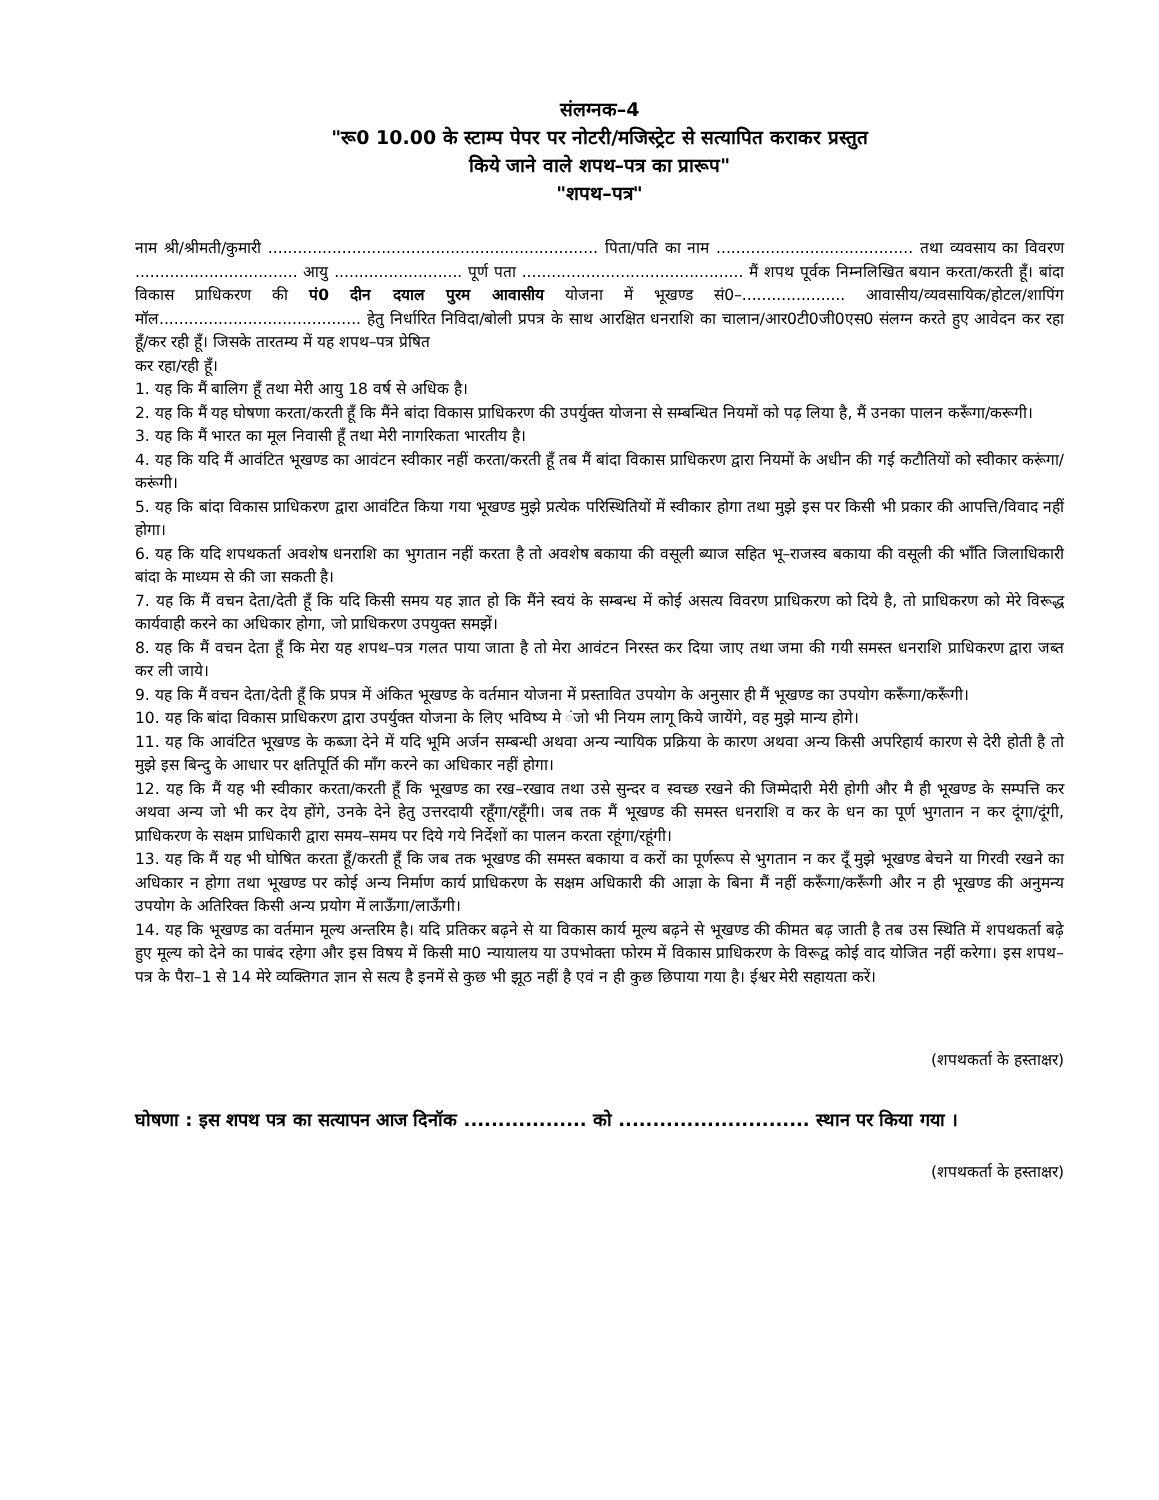संलग्नक–4
"रू0 10.00 के स्टाम्प पेपर पर नोटरी/मजिस्ट्रेट से सत्यापित कराकर प्रस्तुत
किये जाने वाले शपथ–पत्र का प्रारूप"
"शपथ–पत्र"
नाम श्री/श्रीमती/कुमारी ................................................................... पिता/पति का नाम ........................................ तथा व्यवसाय का विवरण ................................. आयु .......................... पूर्ण पता ............................................. मैं शपथ पूर्वक निम्नलिखित बयान करता/करती हूँ। बांदा विकास प्राधिकरण की पं0 दीन दयाल पुरम आवासीय योजना में भूखण्ड सं0–..................... आवासीय/व्यवसायिक/होटल/शापिंग मॉल......................................... हेतु निर्धारित निविदा/बोली प्रपत्र के साथ आरक्षित धनराशि का चालान/आर0टी0जी0एस0 संलग्न करते हुए आवेदन कर रहा हूँ/कर रही हूँ। जिसके तारतम्य में यह शपथ–पत्र प्रेषित
कर रहा/रही हूँ।
1. यह कि मैं बालिग हूँ तथा मेरी आयु 18 वर्ष से अधिक है।
2. यह कि मैं यह घोषणा करता/करती हूँ कि मैंने बांदा विकास प्राधिकरण की उपर्युक्त योजना से सम्बन्धित नियमों को पढ़ लिया है, मैं उनका पालन करूँगा/करूगी।
3. यह कि मैं भारत का मूल निवासी हूँ तथा मेरी नागरिकता भारतीय है।
4. यह कि यदि मैं आवंटित भूखण्ड का आवंटन स्वीकार नहीं करता/करती हूँ तब मैं बांदा विकास प्राधिकरण द्वारा नियमों के अधीन की गई कटौतियों को स्वीकार करूंगा/करूंगी।
5. यह कि बांदा विकास प्राधिकरण द्वारा आवंटित किया गया भूखण्ड मुझे प्रत्येक परिस्थितियों में स्वीकार होगा तथा मुझे इस पर किसी भी प्रकार की आपत्ति/विवाद नहीं होगा।
6. यह कि यदि शपथकर्ता अवशेष धनराशि का भुगतान नहीं करता है तो अवशेष बकाया की वसूली ब्याज सहित भू–राजस्व बकाया की वसूली की भाँति जिलाधिकारी बांदा के माध्यम से की जा सकती है।
7. यह कि मैं वचन देता/देती हूँ कि यदि किसी समय यह ज्ञात हो कि मैंने स्वयं के सम्बन्ध में कोई असत्य विवरण प्राधिकरण को दिये है, तो प्राधिकरण को मेरे विरूद्ध कार्यवाही करने का अधिकार होगा, जो प्राधिकरण उपयुक्त समझें।
8. यह कि मैं वचन देता हूँ कि मेरा यह शपथ–पत्र गलत पाया जाता है तो मेरा आवंटन निरस्त कर दिया जाए तथा जमा की गयी समस्त धनराशि प्राधिकरण द्वारा जब्त कर ली जाये।
9. यह कि मैं वचन देता/देती हूँ कि प्रपत्र में अंकित भूखण्ड के वर्तमान योजना में प्रस्तावित उपयोग के अनुसार ही मैं भूखण्ड का उपयोग करूँगा/करूँगी।
10. यह कि बांदा विकास प्राधिकरण द्वारा उपर्युक्त योजना के लिए भविष्य मे ंजो भी नियम लागू किये जायेंगे, वह मुझे मान्य होगे।
11. यह कि आवंटित भूखण्ड के कब्जा देने में यदि भूमि अर्जन सम्बन्धी अथवा अन्य न्यायिक प्रक्रिया के कारण अथवा अन्य किसी अपरिहार्य कारण से देरी होती है तो मुझे इस बिन्दु के आधार पर क्षतिपूर्ति की माँग करने का अधिकार नहीं होगा।
12. यह कि मैं यह भी स्वीकार करता/करती हूँ कि भूखण्ड का रख–रखाव तथा उसे सुन्दर व स्वच्छ रखने की जिम्मेदारी मेरी होगी और मै ही भूखण्ड के सम्पत्ति कर अथवा अन्य जो भी कर देय होंगे, उनके देने हेतु उत्तरदायी रहूँगा/रहूँगी। जब तक मैं भूखण्ड की समस्त धनराशि व कर के धन का पूर्ण भुगतान न कर दूंगा/दूंगी, प्राधिकरण के सक्षम प्राधिकारी द्वारा समय–समय पर दिये गये निर्देशों का पालन करता रहूंगा/रहूंगी।
13. यह कि मैं यह भी घोषित करता हूँ/करती हूँ कि जब तक भूखण्ड की समस्त बकाया व करों का पूर्णरूप से भुगतान न कर दूँ मुझे भूखण्ड बेचने या गिरवी रखने का अधिकार न होगा तथा भूखण्ड पर कोई अन्य निर्माण कार्य प्राधिकरण के सक्षम अधिकारी की आज्ञा के बिना मैं नहीं करूँगा/करूँगी और न ही भूखण्ड की अनुमन्य उपयोग के अतिरिक्त किसी अन्य प्रयोग में लाऊँगा/लाऊँगी।
14. यह कि भूखण्ड का वर्तमान मूल्य अन्तरिम है। यदि प्रतिकर बढ़ने से या विकास कार्य मूल्य बढ़ने से भूखण्ड की कीमत बढ़ जाती है तब उस स्थिति में शपथकर्ता बढ़े हुए मूल्य को देने का पाबंद रहेगा और इस विषय में किसी मा0 न्यायालय या उपभोक्ता फोरम में विकास प्राधिकरण के विरूद्व कोई वाद योजित नहीं करेगा। इस शपथ–पत्र के पैरा–1 से 14 मेरे व्यक्तिगत ज्ञान से सत्य है इनमें से कुछ भी झूठ नहीं है एवं न ही कुछ छिपाया गया है। ईश्वर मेरी सहायता करें।
(शपथकर्ता के हस्ताक्षर)
घोषणा : इस शपथ पत्र का सत्यापन आज दिनॉक .................. को ............................ स्थान पर किया गया ।
(शपथकर्ता के हस्ताक्षर)